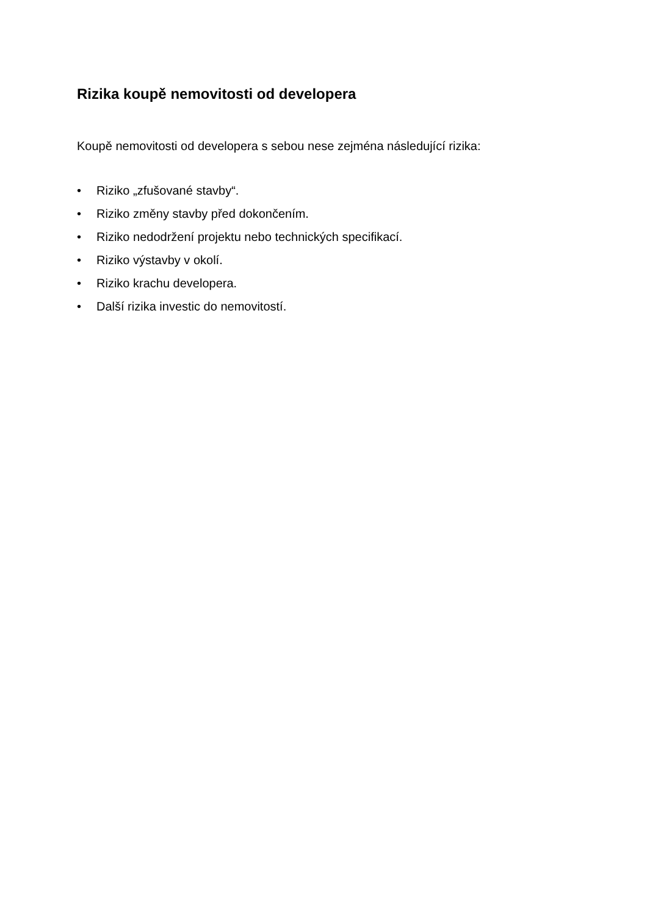Rizika koupě nemovitosti od developera
Koupě nemovitosti od developera s sebou nese zejména následující rizika:
• Riziko „zfušované stavby“.
• Riziko změny stavby před dokončením.
• Riziko nedodržení projektu nebo technických specifikací.
• Riziko výstavby v okolí.
• Riziko krachu developera.
• Další rizika investic do nemovitostí.